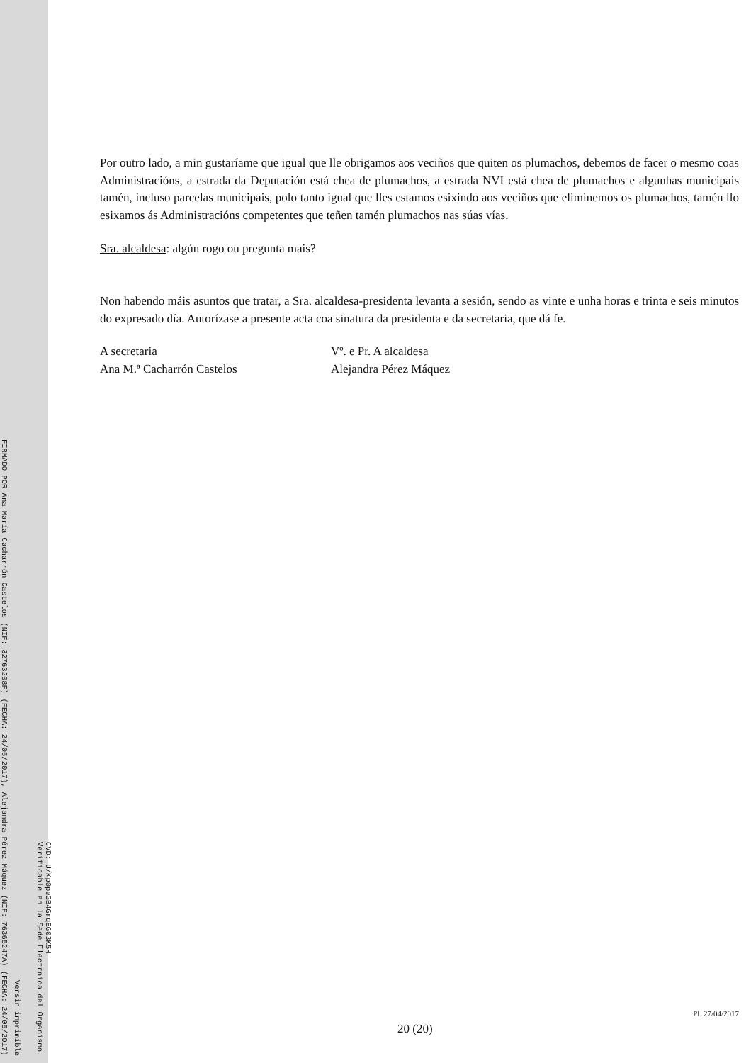FIRMADO POR Ana María Cacharrón Castelos (NIF: 32763208F) (FECHA: 24/05/2017), Alejandra Pérez Máquez (NIF: 76365247A) (FECHA: 24/05/2017)
Versin imprimible
CVD: U/Kp0peGB4GrqEG03K5H
Verificable en la Sede Electrnica del Organismo.
Por outro lado, a min gustaríame que igual que lle obrigamos aos veciños que quiten os plumachos, debemos de facer o mesmo coas Administracións, a estrada da Deputación está chea de plumachos, a estrada NVI está chea de plumachos e algunhas municipais tamén, incluso parcelas municipais, polo tanto igual que lles estamos esixindo aos veciños que eliminemos os plumachos, tamén llo esixamos ás Administracións competentes que teñen tamén plumachos nas súas vías.
Sra. alcaldesa: algún rogo ou pregunta mais?
Non habendo máis asuntos que tratar, a Sra. alcaldesa-presidenta levanta a sesión, sendo as vinte e unha horas e trinta e seis minutos do expresado día. Autorízase a presente acta coa sinatura da presidenta e da secretaria, que dá fe.
A secretaria
Ana M.ª Cacharrón Castelos
Vº. e Pr. A alcaldesa
Alejandra Pérez Máquez
Pl. 27/04/2017
20 (20)